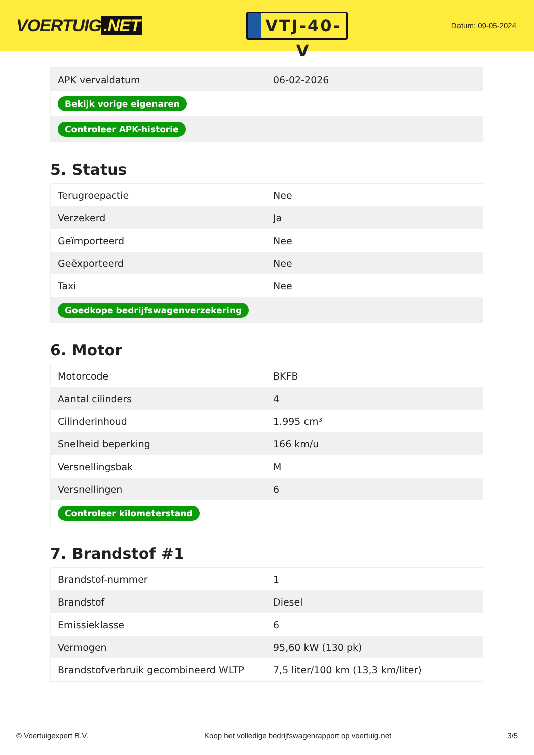VOERTUIG.NET
VTJ-40-V
Datum: 09-05-2024
| APK vervaldatum | 06-02-2026 |
| Bekijk vorige eigenaren | |
| Controleer APK-historie | |
5. Status
| Terugroepactie | Nee |
| Verzekerd | Ja |
| Geïmporteerd | Nee |
| Geëxporteerd | Nee |
| Taxi | Nee |
| Goedkope bedrijfswagenverzekering | |
6. Motor
| Motorcode | BKFB |
| Aantal cilinders | 4 |
| Cilinderinhoud | 1.995 cm³ |
| Snelheid beperking | 166 km/u |
| Versnellingsbak | M |
| Versnellingen | 6 |
| Controleer kilometerstand | |
7. Brandstof #1
| Brandstof-nummer | 1 |
| Brandstof | Diesel |
| Emissieklasse | 6 |
| Vermogen | 95,60 kW (130 pk) |
| Brandstofverbruik gecombineerd WLTP | 7,5 liter/100 km (13,3 km/liter) |
© Voertuigexpert B.V. Koop het volledige bedrijfswagenrapport op voertuig.net 3/5